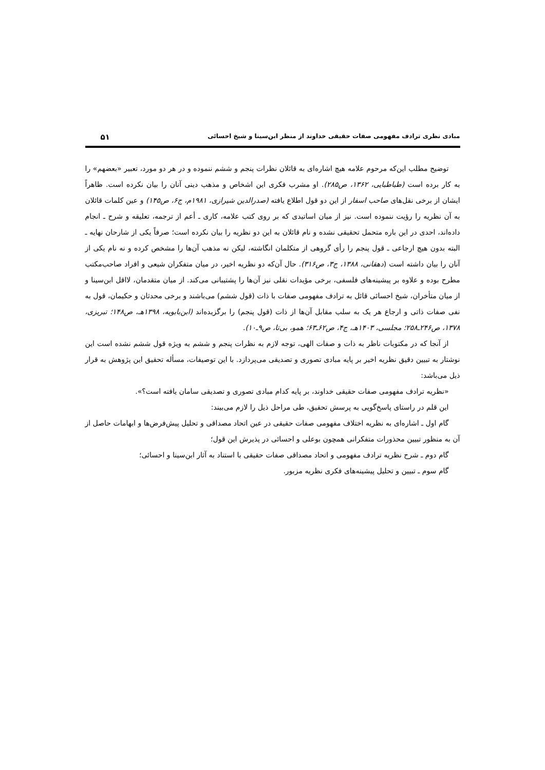مبادی نظری ترادف مفهومی صفات حقیقی خداوند از منظر ابن‌سینا و شیخ احسائی ۵۱
توضیح مطلب این‌که مرحوم علامه هیچ اشاره‌ای به قائلان نظرات پنجم و ششم ننموده و در هر دو مورد، تعبیر «بعضهم» را به کار برده است (طباطبایی، ۱۳۶۲، ص۲۸۵). او مشرب فکری این اشخاص و مذهب دینی آنان را بیان نکرده است. ظاهراً ایشان از برخی نقل‌های صاحب اسفار از این دو قول اطلاع یافته (صدرالدین شیرازی، ۱۹۸۱م، ج۶، ص۱۴۵) و عین کلمات قائلان به آن نظریه را رؤیت ننموده است. نیز از میان اساتیدی که بر روی کتب علامه، کاری ـ أعم از ترجمه، تعلیقه و شرح ـ انجام داده‌اند، احدی در این باره متحمل تحقیقی نشده و نام قائلان به این دو نظریه را بیان نکرده است؛ صرفاً یکی از شارحان نهایه ـ البته بدون هیچ ارجاعی ـ قول پنجم را رأی گروهی از متکلمان انگاشته، لیکن نه مذهب آن‌ها را مشخص کرده و نه نام یکی از آنان را بیان داشته است (دهقانی، ۱۳۸۸، ج۳، ص۳۱۶). حال آن‌که دو نظریه اخیر، در میان متفکران شیعی و افراد صاحب‌مکتب مطرح بوده و علاوه بر پیشینه‌های فلسفی، برخی مؤیدات نقلی نیز آن‌ها را پشتیبانی می‌کند. از میان متقدمان، لااقل ابن‌سینا و از میان متأخران، شیخ احسائی قائل به ترادف مفهومی صفات با ذات (قول ششم) می‌باشند و برخی محدثان و حکیمان، قول به نفی صفات ذاتی و ارجاع هر یک به سلب مقابل آن‌ها از ذات (قول پنجم) را برگزیده‌اند (ابن‌بابویه، ۱۳۹۸هـ، ص۱۴۸؛ تبریزی، ۱۳۷۸، ص۲۴۶ـ۲۵۸؛ مجلسی، ۱۴۰۳هـ، ج۴، ص۶۲ـ۶۳؛ همو، بی‌تا، ص۹ـ۱۰).
از آنجا که در مکتوبات ناظر به ذات و صفات الهی، توجه لازم به نظرات پنجم و ششم به ویژه قول ششم نشده است این نوشتار به تبیین دقیق نظریه اخیر بر پایه مبادی تصوری و تصدیقی می‌پردازد. با این توصیفات، مسأله تحقیق این پژوهش به قرار ذیل می‌باشد:
«نظریه ترادف مفهومی صفات حقیقی خداوند، بر پایه کدام مبادی تصوری و تصدیقی سامان یافته است؟».
این قلم در راستای پاسخ‌گویی به پرسش تحقیق، طی مراحل ذیل را لازم می‌بیند:
گام اول ـ اشاره‌ای به نظریه اختلاف مفهومی صفات حقیقی در عین اتحاد مصداقی و تحلیل پیش‌فرض‌ها و ابهامات حاصل از آن به منظور تبیین محذورات متفکرانی همچون بوعلی و احسائی در پذیرش این قول؛
گام دوم ـ شرح نظریه ترادف مفهومی و اتحاد مصداقی صفات حقیقی با استناد به آثار ابن‌سینا و احسائی؛
گام سوم ـ تبیین و تحلیل پیشینه‌های فکری نظریه مزبور.